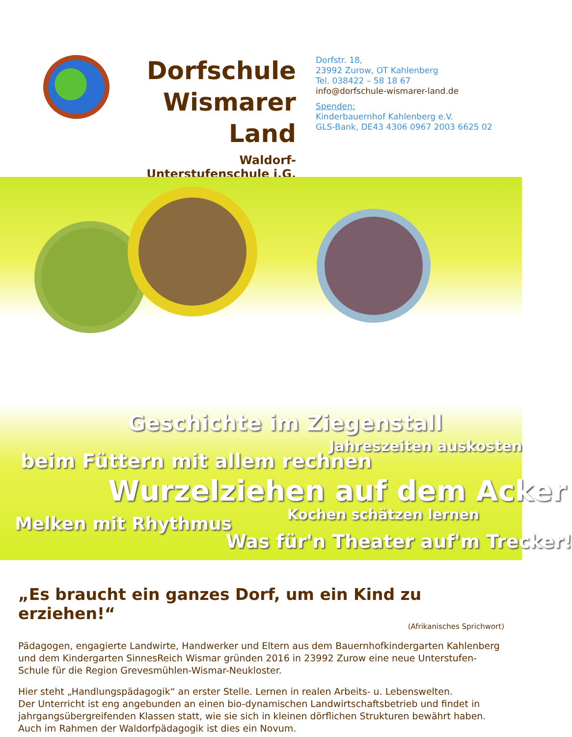Dorfschule
Wismarer Land
Waldorf-Unterstufenschule i.G.
Dorfstr. 18,
23992 Zurow, OT Kahlenberg
Tel. 038422 – 58 18 67
info@dorfschule-wismarer-land.de
Spenden:
Kinderbauernhof Kahlenberg e.V.
GLS-Bank, DE43 4306 0967 2003 6625 02
Geschichte im Ziegenstall
Jahreszeiten auskosten
beim Füttern mit allem rechnen
Wurzelziehen auf dem Acker
Kochen schätzen lernen
Melken mit Rhythmus
Was für'n Theater auf'm Trecker!
„Es braucht ein ganzes Dorf, um ein Kind zu erziehen!“
(Afrikanisches Sprichwort)
Pädagogen, engagierte Landwirte, Handwerker und Eltern aus dem Bauernhofkindergarten Kahlenberg und dem Kindergarten SinnesReich Wismar gründen 2016 in 23992 Zurow eine neue Unterstufen-Schule für die Region Grevesmühlen-Wismar-Neukloster.
Hier steht „Handlungspädagogik“ an erster Stelle. Lernen in realen Arbeits- u. Lebenswelten.
Der Unterricht ist eng angebunden an einen bio-dynamischen Landwirtschaftsbetrieb und findet in jahrgangsübergreifenden Klassen statt, wie sie sich in kleinen dörflichen Strukturen bewährt haben.
Auch im Rahmen der Waldorfpädagogik ist dies ein Novum.